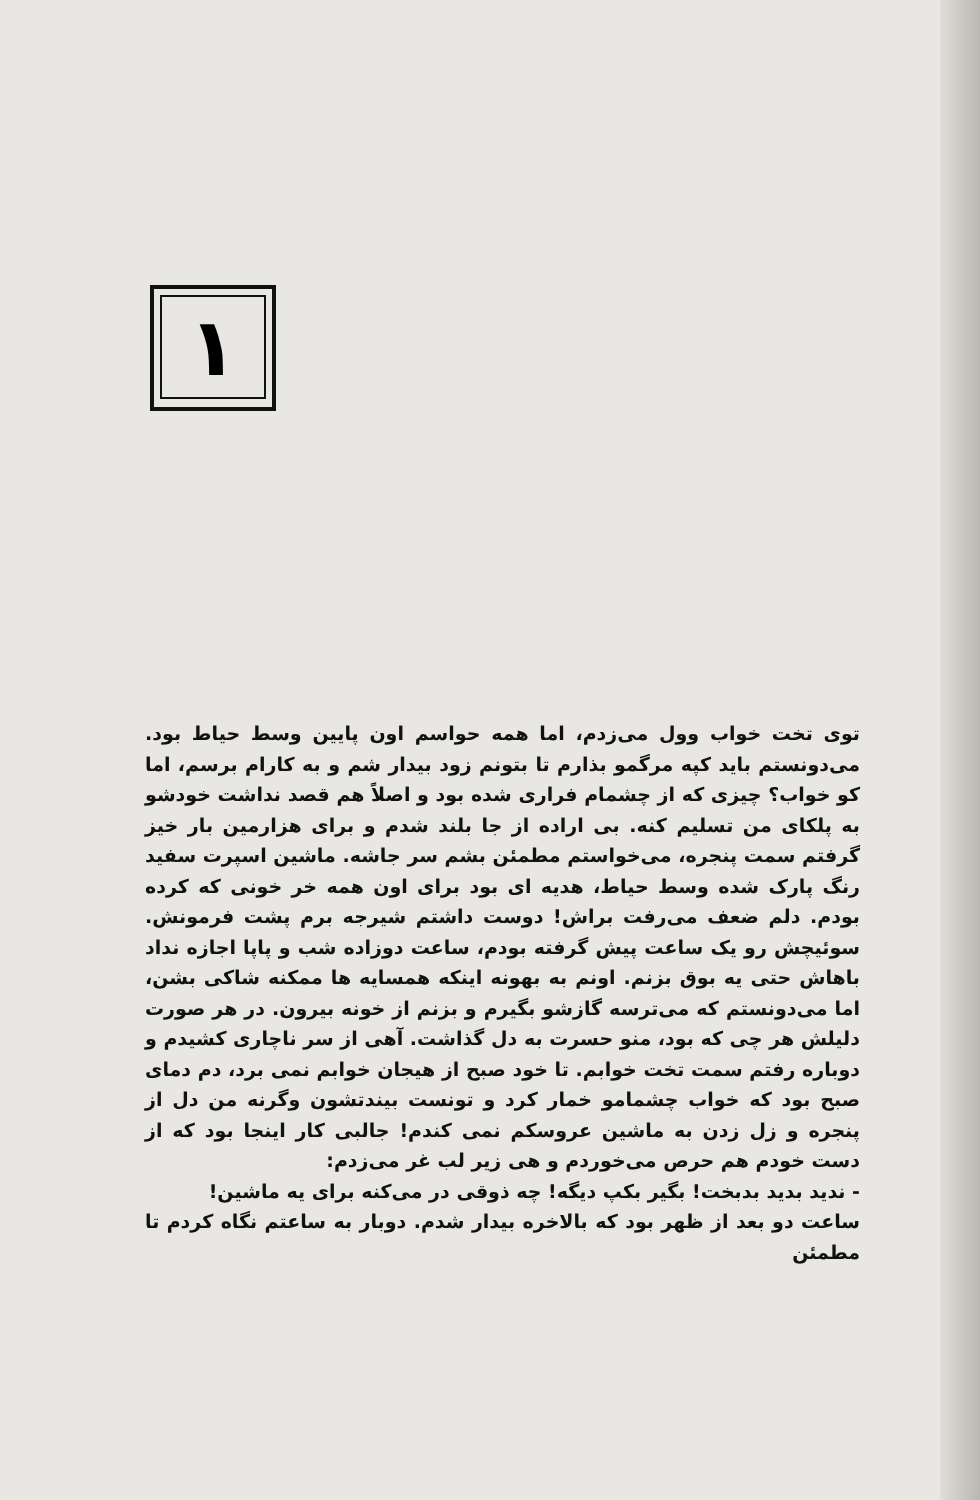۱
توی تخت خواب وول می‌زدم، اما همه حواسم اون پایین وسط حیاط بود. می‌دونستم باید کپه مرگمو بذارم تا بتونم زود بیدار شم و به کارام برسم، اما کو خواب؟ چیزی که از چشمام فراری شده بود و اصلاً هم قصد نداشت خودشو به پلکای من تسلیم کنه. بی اراده از جا بلند شدم و برای هزارمین بار خیز گرفتم سمت پنجره، می‌خواستم مطمئن بشم سر جاشه. ماشین اسپرت سفید رنگ پارک شده وسط حیاط، هدیه ای بود برای اون همه خر خونی که کرده بودم. دلم ضعف می‌رفت براش! دوست داشتم شیرجه برم پشت فرمونش. سوئیچش رو یک ساعت پیش گرفته بودم، ساعت دوزاده شب و پاپا اجازه نداد باهاش حتی یه بوق بزنم. اونم به بهونه اینکه همسایه ها ممکنه شاکی بشن، اما می‌دونستم که می‌ترسه گازشو بگیرم و بزنم از خونه بیرون. در هر صورت دلیلش هر چی که بود، منو حسرت به دل گذاشت. آهی از سر ناچاری کشیدم و دوباره رفتم سمت تخت خوابم. تا خود صبح از هیجان خوابم نمی برد، دم دمای صبح بود که خواب چشمامو خمار کرد و تونست بیندتشون وگرنه من دل از پنجره و زل زدن به ماشین عروسکم نمی کندم! جالبی کار اینجا بود که از دست خودم هم حرص می‌خوردم و هی زیر لب غر می‌زدم:
- ندید بدید بدبخت! بگیر بکپ دیگه! چه ذوقی در می‌کنه برای یه ماشین!
ساعت دو بعد از ظهر بود که بالاخره بیدار شدم. دوبار به ساعتم نگاه کردم تا مطمئن